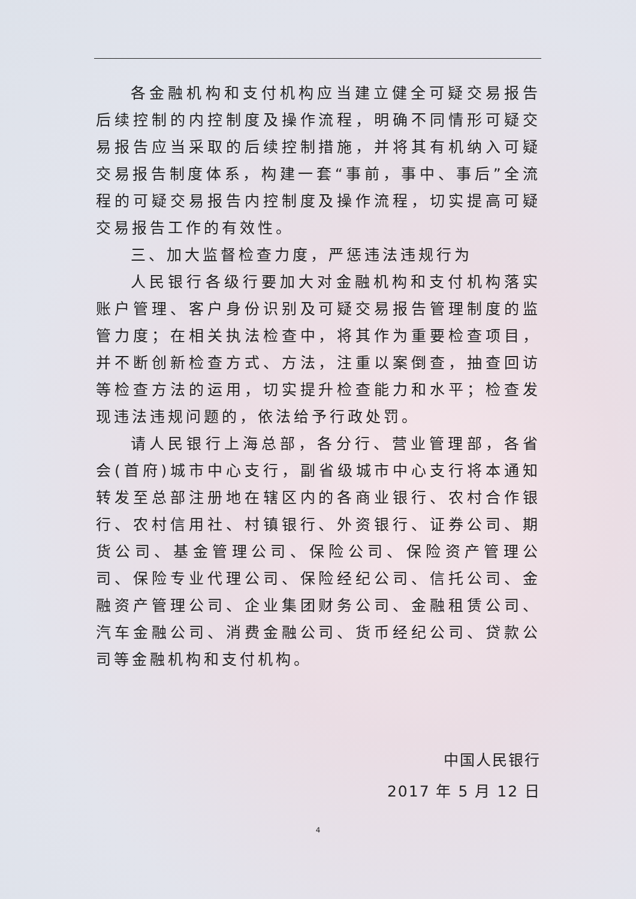各金融机构和支付机构应当建立健全可疑交易报告后续控制的内控制度及操作流程，明确不同情形可疑交易报告应当采取的后续控制措施，并将其有机纳入可疑交易报告制度体系，构建一套“事前，事中、事后”全流程的可疑交易报告内控制度及操作流程，切实提高可疑交易报告工作的有效性。
三、加大监督检查力度，严惩违法违规行为
人民银行各级行要加大对金融机构和支付机构落实账户管理、客户身份识别及可疑交易报告管理制度的监管力度；在相关执法检查中，将其作为重要检查项目，并不断创新检查方式、方法，注重以案倒查，抽查回访等检查方法的运用，切实提升检查能力和水平；检查发现违法违规问题的，依法给予行政处罚。
请人民银行上海总部，各分行、营业管理部，各省会(首府)城市中心支行，副省级城市中心支行将本通知转发至总部注册地在辖区内的各商业银行、农村合作银行、农村信用社、村镇银行、外资银行、证券公司、期货公司、基金管理公司、保险公司、保险资产管理公司、保险专业代理公司、保险经纪公司、信托公司、金融资产管理公司、企业集团财务公司、金融租赁公司、汽车金融公司、消费金融公司、货币经纪公司、贷款公司等金融机构和支付机构。
中国人民银行
2017 年 5 月 12 日
4